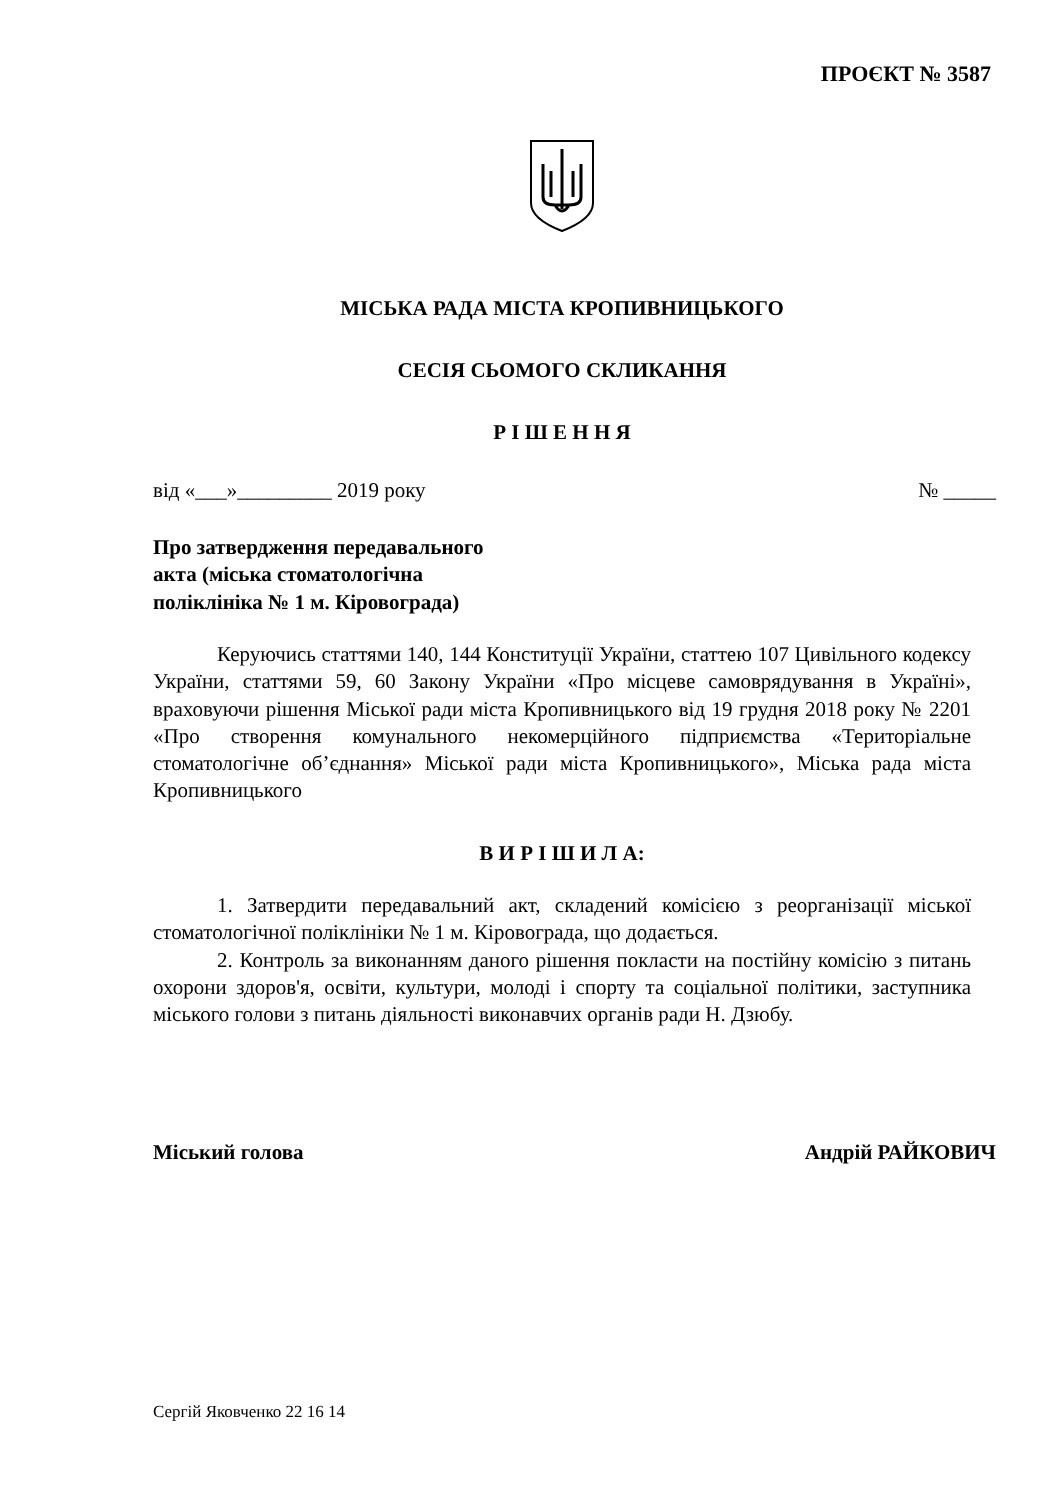ПРОЄКТ № 3587
МІСЬКА РАДА МІСТА КРОПИВНИЦЬКОГО
СЕСІЯ СЬОМОГО СКЛИКАННЯ
Р І Ш Е Н Н Я
від «___»_________ 2019 року № _____
Про затвердження передавального
акта (міська стоматологічна
поліклініка № 1 м. Кіровограда)
Керуючись статтями 140, 144 Конституції України, статтею 107 Цивільного кодексу України, статтями 59, 60 Закону України «Про місцеве самоврядування в Україні», враховуючи рішення Міської ради міста Кропивницького від 19 грудня 2018 року № 2201 «Про створення комунального некомерційного підприємства «Територіальне стоматологічне об’єднання» Міської ради міста Кропивницького», Міська рада міста Кропивницького
В И Р І Ш И Л А:
1. Затвердити передавальний акт, складений комісією з реорганізації міської стоматологічної поліклініки № 1 м. Кіровограда, що додається.
2. Контроль за виконанням даного рішення покласти на постійну комісію з питань охорони здоров'я, освіти, культури, молоді і спорту та соціальної політики, заступника міського голови з питань діяльності виконавчих органів ради Н. Дзюбу.
Міський голова Андрій РАЙКОВИЧ
Сергій Яковченко 22 16 14